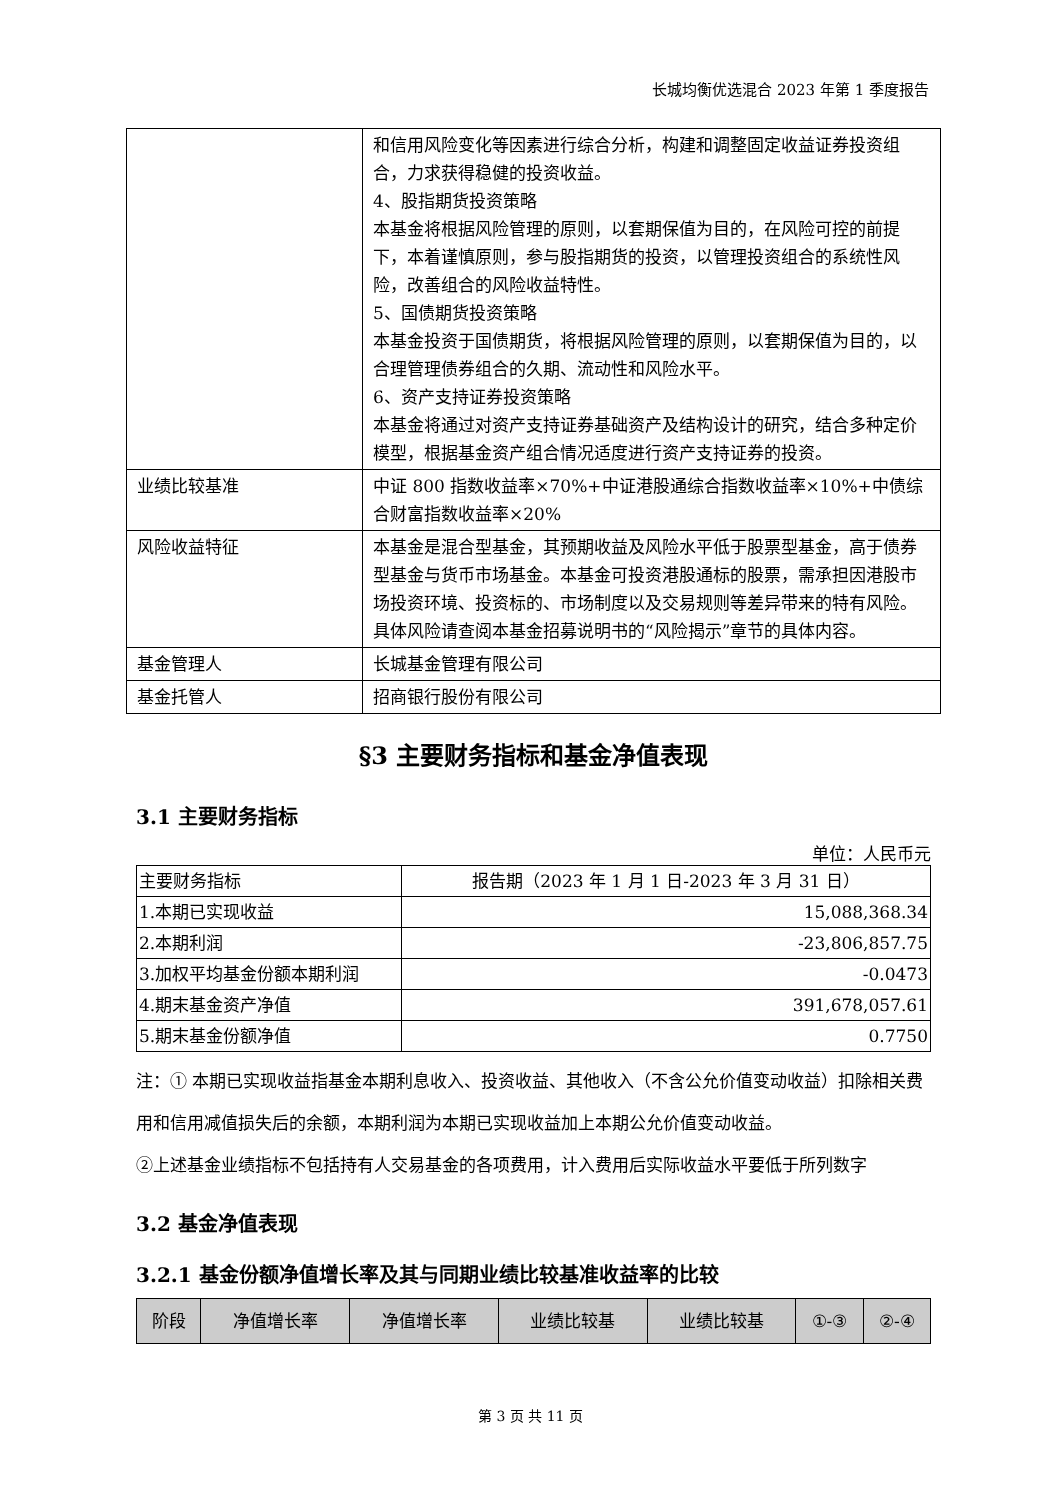长城均衡优选混合 2023 年第 1 季度报告
| | 和信用风险变化等因素进行综合分析，构建和调整固定收益证券投资组合，力求获得稳健的投资收益。 4、股指期货投资策略 本基金将根据风险管理的原则，以套期保值为目的，在风险可控的前提下，本着谨慎原则，参与股指期货的投资，以管理投资组合的系统性风险，改善组合的风险收益特性。 5、国债期货投资策略 本基金投资于国债期货，将根据风险管理的原则，以套期保值为目的，以合理管理债券组合的久期、流动性和风险水平。 6、资产支持证券投资策略 本基金将通过对资产支持证券基础资产及结构设计的研究，结合多种定价模型，根据基金资产组合情况适度进行资产支持证券的投资。 |
| 业绩比较基准 | 中证 800 指数收益率×70%+中证港股通综合指数收益率×10%+中债综合财富指数收益率×20% |
| 风险收益特征 | 本基金是混合型基金，其预期收益及风险水平低于股票型基金，高于债券型基金与货币市场基金。本基金可投资港股通标的股票，需承担因港股市场投资环境、投资标的、市场制度以及交易规则等差异带来的特有风险。具体风险请查阅本基金招募说明书的“风险揭示”章节的具体内容。 |
| 基金管理人 | 长城基金管理有限公司 |
| 基金托管人 | 招商银行股份有限公司 |
§3 主要财务指标和基金净值表现
3.1 主要财务指标
单位：人民币元
| 主要财务指标 | 报告期（2023 年 1 月 1 日-2023 年 3 月 31 日） |
| --- | --- |
| 1.本期已实现收益 | 15,088,368.34 |
| 2.本期利润 | -23,806,857.75 |
| 3.加权平均基金份额本期利润 | -0.0473 |
| 4.期末基金资产净值 | 391,678,057.61 |
| 5.期末基金份额净值 | 0.7750 |
注：① 本期已实现收益指基金本期利息收入、投资收益、其他收入（不含公允价值变动收益）扣除相关费用和信用减值损失后的余额，本期利润为本期已实现收益加上本期公允价值变动收益。
②上述基金业绩指标不包括持有人交易基金的各项费用，计入费用后实际收益水平要低于所列数字
3.2 基金净值表现
3.2.1 基金份额净值增长率及其与同期业绩比较基准收益率的比较
| 阶段 | 净值增长率 | 净值增长率 | 业绩比较基 | 业绩比较基 | ①-③ | ②-④ |
| --- | --- | --- | --- | --- | --- | --- |
第 3 页 共 11 页